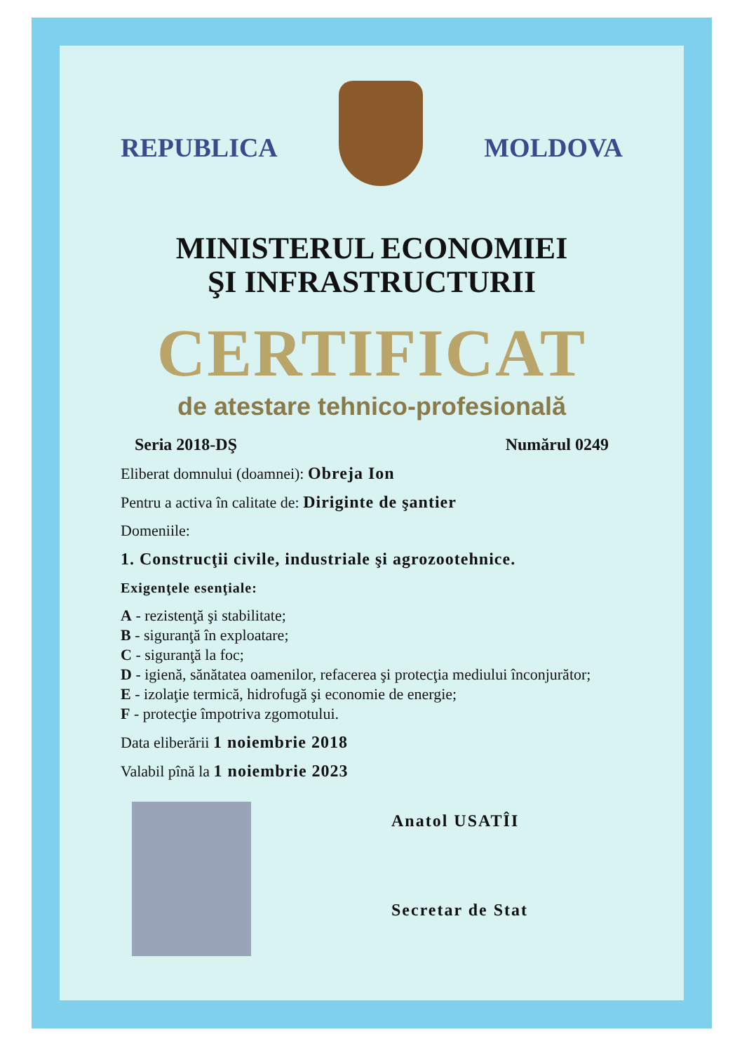REPUBLICA MOLDOVA
MINISTERUL ECONOMIEI
ŞI INFRASTRUCTURII
CERTIFICAT
de atestare tehnico-profesională
Seria 2018-DŞ Numărul 0249
Eliberat domnului (doamnei): Obreja Ion
Pentru a activa în calitate de: Diriginte de şantier
Domeniile:
1. Construcţii civile, industriale şi agrozootehnice.
Exigenţele esenţiale:
A - rezistenţă şi stabilitate;
B - siguranţă în exploatare;
C - siguranţă la foc;
D - igienă, sănătatea oamenilor, refacerea şi protecţia mediului înconjurător;
E - izolaţie termică, hidrofugă şi economie de energie;
F - protecţie împotriva zgomotului.
Data eliberării 1 noiembrie 2018
Valabil pînă la 1 noiembrie 2023
Anatol USATÎI
Secretar de Stat